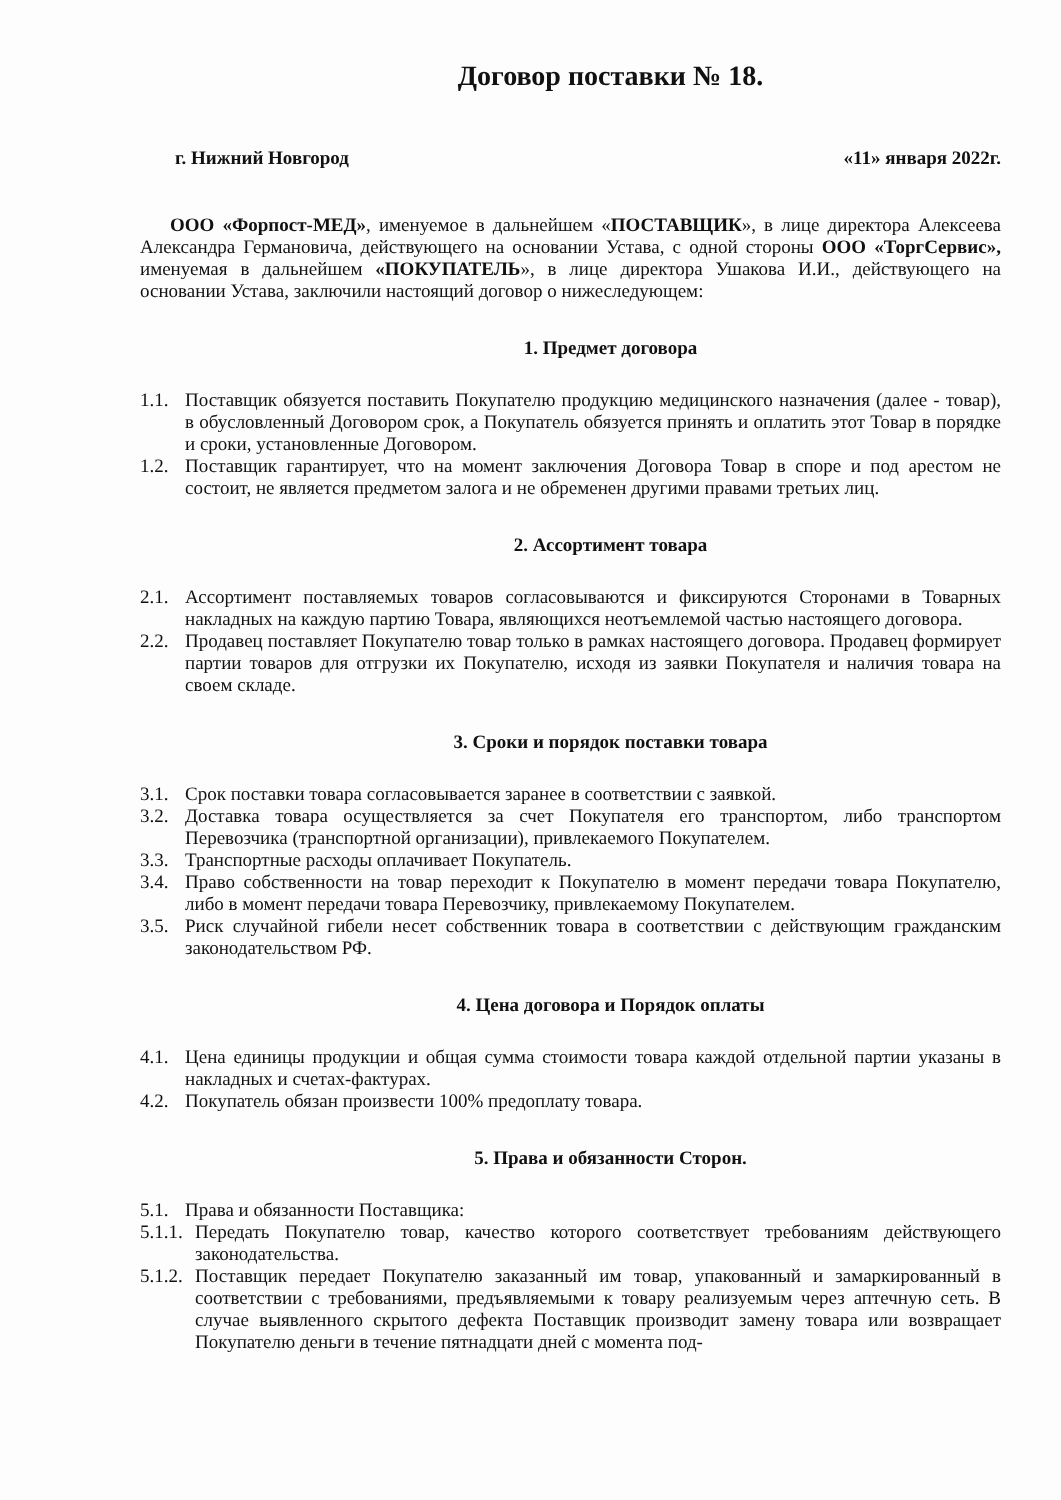Договор поставки № 18.
г. Нижний Новгород «11» января 2022г.
ООО «Форпост-МЕД», именуемое в дальнейшем «ПОСТАВЩИК», в лице директора Алексеева Александра Германовича, действующего на основании Устава, с одной стороны ООО «ТоргСервис», именуемая в дальнейшем «ПОКУПАТЕЛЬ», в лице директора Ушакова И.И., действующего на основании Устава, заключили настоящий договор о нижеследующем:
1. Предмет договора
1.1.
Поставщик обязуется поставить Покупателю продукцию медицинского назначения (далее - товар), в обусловленный Договором срок, а Покупатель обязуется принять и оплатить этот Товар в порядке и сроки, установленные Договором.
1.2.
Поставщик гарантирует, что на момент заключения Договора Товар в споре и под арестом не состоит, не является предметом залога и не обременен другими правами третьих лиц.
2. Ассортимент товара
2.1.
Ассортимент поставляемых товаров согласовываются и фиксируются Сторонами в Товарных накладных на каждую партию Товара, являющихся неотъемлемой частью настоящего договора.
2.2.
Продавец поставляет Покупателю товар только в рамках настоящего договора. Продавец формирует партии товаров для отгрузки их Покупателю, исходя из заявки Покупателя и наличия товара на своем складе.
3. Сроки и порядок поставки товара
3.1.
Срок поставки товара согласовывается заранее в соответствии с заявкой.
3.2.
Доставка товара осуществляется за счет Покупателя его транспортом, либо транспортом Перевозчика (транспортной организации), привлекаемого Покупателем.
3.3.
Транспортные расходы оплачивает Покупатель.
3.4.
Право собственности на товар переходит к Покупателю в момент передачи товара Покупателю, либо в момент передачи товара Перевозчику, привлекаемому Покупателем.
3.5.
Риск случайной гибели несет собственник товара в соответствии с действующим гражданским законодательством РФ.
4. Цена договора и Порядок оплаты
4.1.
Цена единицы продукции и общая сумма стоимости товара каждой отдельной партии указаны в накладных и счетах-фактурах.
4.2.
Покупатель обязан произвести 100% предоплату товара.
5. Права и обязанности Сторон.
5.1.
Права и обязанности Поставщика:
5.1.1.
Передать Покупателю товар, качество которого соответствует требованиям действующего законодательства.
5.1.2.
Поставщик передает Покупателю заказанный им товар, упакованный и замаркированный в соответствии с требованиями, предъявляемыми к товару реализуемым через аптечную сеть. В случае выявленного скрытого дефекта Поставщик производит замену товара или возвращает Покупателю деньги в течение пятнадцати дней с момента под-